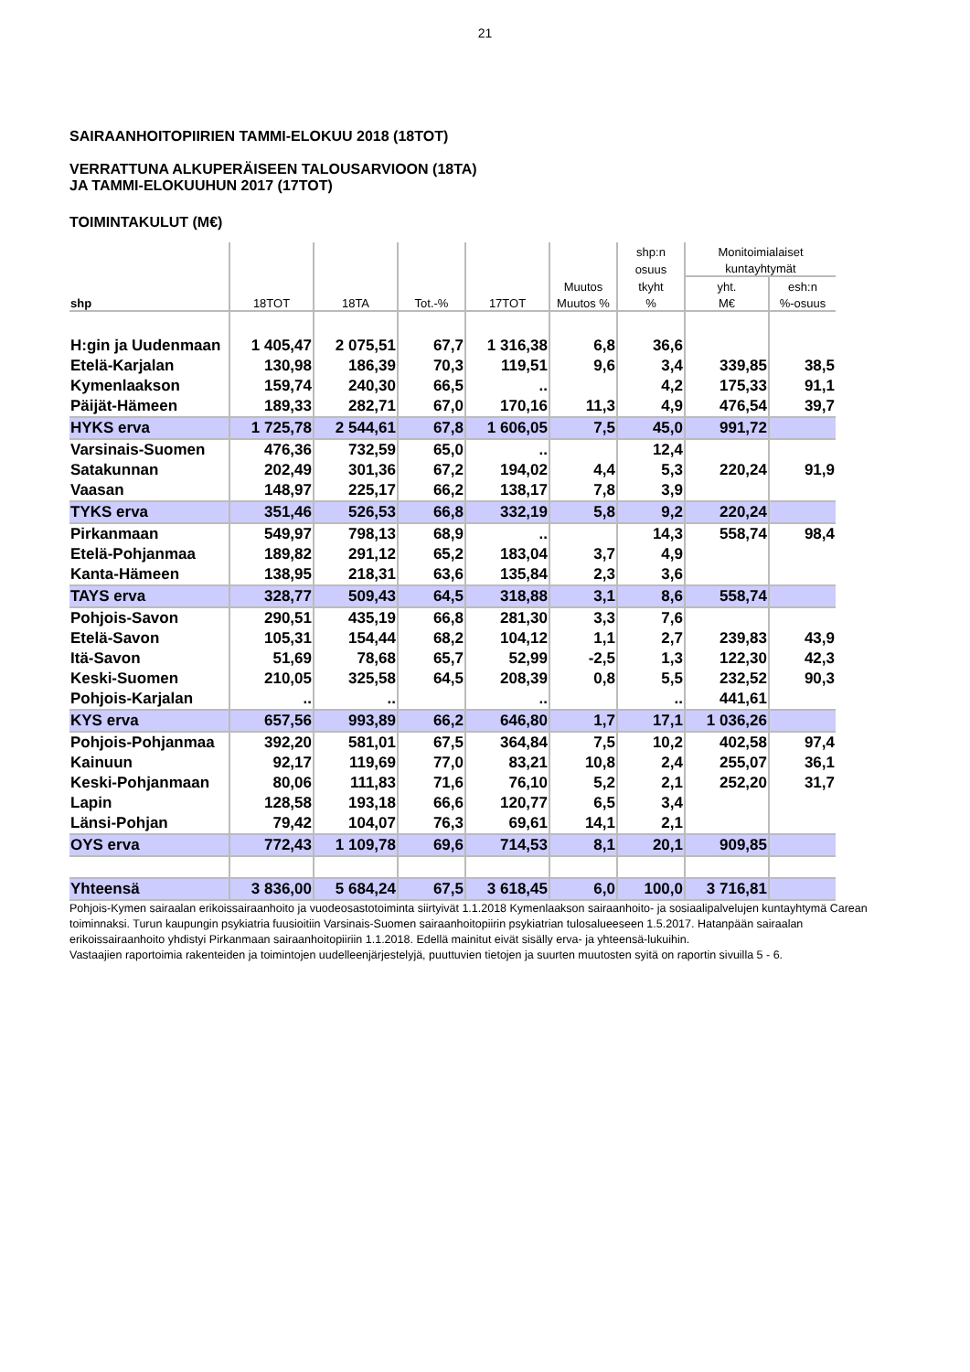21
SAIRAANHOITOPIIRIEN TAMMI-ELOKUU 2018 (18TOT)
VERRATTUNA ALKUPERÄISEEN TALOUSARVIOON (18TA)
JA TAMMI-ELOKUUHUN 2017 (17TOT)
TOIMINTAKULUT (M€)
| | | | | | | shp:n | Monitoimialaiset | |
| --- | --- | --- | --- | --- | --- | --- | --- | --- |
| | | | | | | osuus | kuntayhtymät | |
| | | | | | Muutos | tkyht | yht. | esh:n |
| shp | 18TOT | 18TA | Tot.-% | 17TOT | Muutos % | % | M€ | %-osuus |
| H:gin ja Uudenmaan | 1 405,47 | 2 075,51 | 67,7 | 1 316,38 | 6,8 | 36,6 | | |
| Etelä-Karjalan | 130,98 | 186,39 | 70,3 | 119,51 | 9,6 | 3,4 | 339,85 | 38,5 |
| Kymenlaakson | 159,74 | 240,30 | 66,5 | .. | | 4,2 | 175,33 | 91,1 |
| Päijät-Hämeen | 189,33 | 282,71 | 67,0 | 170,16 | 11,3 | 4,9 | 476,54 | 39,7 |
| HYKS erva | 1 725,78 | 2 544,61 | 67,8 | 1 606,05 | 7,5 | 45,0 | 991,72 | |
| Varsinais-Suomen | 476,36 | 732,59 | 65,0 | .. | | 12,4 | | |
| Satakunnan | 202,49 | 301,36 | 67,2 | 194,02 | 4,4 | 5,3 | 220,24 | 91,9 |
| Vaasan | 148,97 | 225,17 | 66,2 | 138,17 | 7,8 | 3,9 | | |
| TYKS erva | 351,46 | 526,53 | 66,8 | 332,19 | 5,8 | 9,2 | 220,24 | |
| Pirkanmaan | 549,97 | 798,13 | 68,9 | .. | | 14,3 | 558,74 | 98,4 |
| Etelä-Pohjanmaa | 189,82 | 291,12 | 65,2 | 183,04 | 3,7 | 4,9 | | |
| Kanta-Hämeen | 138,95 | 218,31 | 63,6 | 135,84 | 2,3 | 3,6 | | |
| TAYS erva | 328,77 | 509,43 | 64,5 | 318,88 | 3,1 | 8,6 | 558,74 | |
| Pohjois-Savon | 290,51 | 435,19 | 66,8 | 281,30 | 3,3 | 7,6 | | |
| Etelä-Savon | 105,31 | 154,44 | 68,2 | 104,12 | 1,1 | 2,7 | 239,83 | 43,9 |
| Itä-Savon | 51,69 | 78,68 | 65,7 | 52,99 | -2,5 | 1,3 | 122,30 | 42,3 |
| Keski-Suomen | 210,05 | 325,58 | 64,5 | 208,39 | 0,8 | 5,5 | 232,52 | 90,3 |
| Pohjois-Karjalan | .. | .. | | .. | | .. | 441,61 | |
| KYS erva | 657,56 | 993,89 | 66,2 | 646,80 | 1,7 | 17,1 | 1 036,26 | |
| Pohjois-Pohjanmaa | 392,20 | 581,01 | 67,5 | 364,84 | 7,5 | 10,2 | 402,58 | 97,4 |
| Kainuun | 92,17 | 119,69 | 77,0 | 83,21 | 10,8 | 2,4 | 255,07 | 36,1 |
| Keski-Pohjanmaan | 80,06 | 111,83 | 71,6 | 76,10 | 5,2 | 2,1 | 252,20 | 31,7 |
| Lapin | 128,58 | 193,18 | 66,6 | 120,77 | 6,5 | 3,4 | | |
| Länsi-Pohjan | 79,42 | 104,07 | 76,3 | 69,61 | 14,1 | 2,1 | | |
| OYS erva | 772,43 | 1 109,78 | 69,6 | 714,53 | 8,1 | 20,1 | 909,85 | |
| Yhteensä | 3 836,00 | 5 684,24 | 67,5 | 3 618,45 | 6,0 | 100,0 | 3 716,81 | |
Pohjois-Kymen sairaalan erikoissairaanhoito ja vuodeosastotoiminta siirtyivät 1.1.2018 Kymenlaakson sairaanhoito- ja sosiaalipalvelujen kuntayhtymä Carean toiminnaksi. Turun kaupungin psykiatria fuusioitiin Varsinais-Suomen sairaanhoitopiirin psykiatrian tulosalueeseen 1.5.2017. Hatanpään sairaalan erikoissairaanhoito yhdistyi Pirkanmaan sairaanhoitopiiriin 1.1.2018. Edellä mainitut eivät sisälly erva- ja yhteensä-lukuihin.
Vastaajien raportoimia rakenteiden ja toimintojen uudelleenjärjestelyjä, puuttuvien tietojen ja suurten muutosten syitä on raportin sivuilla 5 - 6.